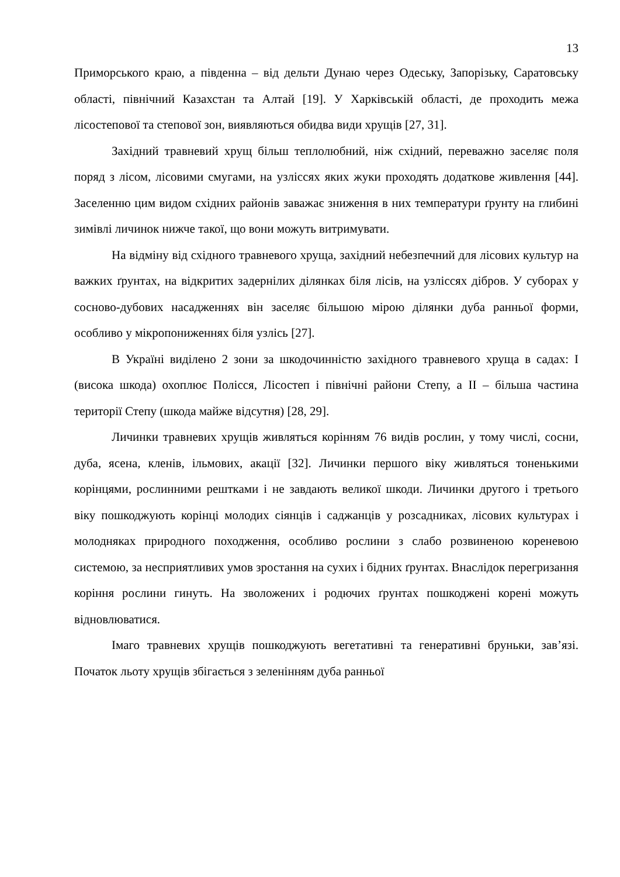13
Приморського краю, а південна – від дельти Дунаю через Одеську, Запорізьку, Саратовську області, північний Казахстан та Алтай [19]. У Харківській області, де проходить межа лісостепової та степової зон, виявляються обидва види хрущів [27, 31].
Західний травневий хрущ більш теплолюбний, ніж східний, переважно заселяє поля поряд з лісом, лісовими смугами, на узліссях яких жуки проходять додаткове живлення [44]. Заселенню цим видом східних районів заважає зниження в них температури ґрунту на глибині зимівлі личинок нижче такої, що вони можуть витримувати.
На відміну від східного травневого хруща, західний небезпечний для лісових культур на важких ґрунтах, на відкритих задернілих ділянках біля лісів, на узліссях дібров. У суборах у сосново-дубових насадженнях він заселяє більшою мірою ділянки дуба ранньої форми, особливо у мікропониженнях біля узлісь [27].
В Україні виділено 2 зони за шкодочинністю західного травневого хруща в садах: I (висока шкода) охоплює Полісся, Лісостеп і північні райони Степу, а II – більша частина території Степу (шкода майже відсутня) [28, 29].
Личинки травневих хрущів живляться корінням 76 видів рослин, у тому числі, сосни, дуба, ясена, кленів, ільмових, акації [32]. Личинки першого віку живляться тоненькими корінцями, рослинними рештками і не завдають великої шкоди. Личинки другого і третього віку пошкоджують корінці молодих сіянців і саджанців у розсадниках, лісових культурах і молодняках природного походження, особливо рослини з слабо розвиненою кореневою системою, за несприятливих умов зростання на сухих і бідних ґрунтах. Внаслідок перегризання коріння рослини гинуть. На зволожених і родючих ґрунтах пошкоджені корені можуть відновлюватися.
Імаго травневих хрущів пошкоджують вегетативні та генеративні бруньки, зав’язі. Початок льоту хрущів збігається з зеленінням дуба ранньої